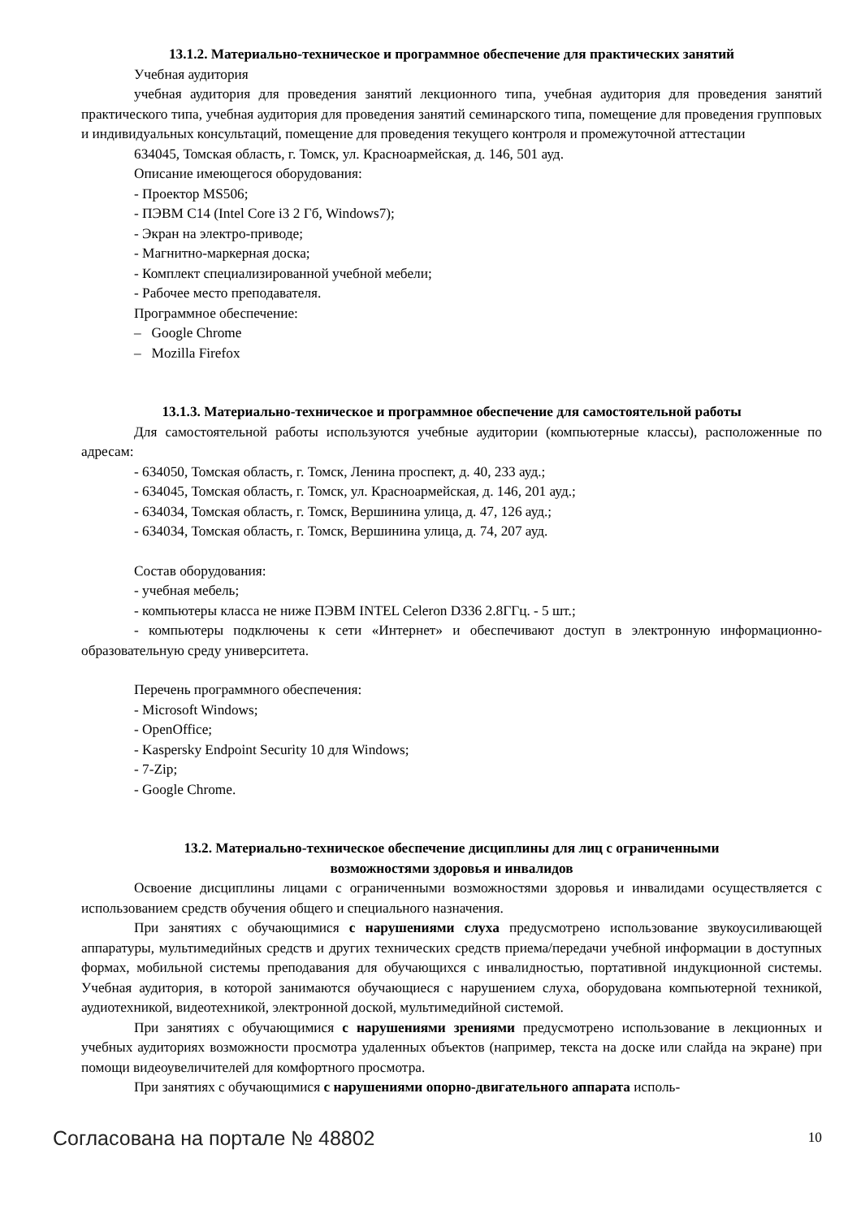13.1.2. Материально-техническое и программное обеспечение для практических занятий
Учебная аудитория
учебная аудитория для проведения занятий лекционного типа, учебная аудитория для проведения занятий практического типа, учебная аудитория для проведения занятий семинарского типа, помещение для проведения групповых и индивидуальных консультаций, помещение для проведения текущего контроля и промежуточной аттестации
634045, Томская область, г. Томск, ул. Красноармейская, д. 146, 501 ауд.
Описание имеющегося оборудования:
- Проектор MS506;
- ПЭВМ C14 (Intel Core i3 2 Гб, Windows7);
- Экран на электро-приводе;
- Магнитно-маркерная доска;
- Комплект специализированной учебной мебели;
- Рабочее место преподавателя.
Программное обеспечение:
– Google Chrome
– Mozilla Firefox
13.1.3. Материально-техническое и программное обеспечение для самостоятельной работы
Для самостоятельной работы используются учебные аудитории (компьютерные классы), расположенные по адресам:
- 634050, Томская область, г. Томск, Ленина проспект, д. 40, 233 ауд.;
- 634045, Томская область, г. Томск, ул. Красноармейская, д. 146, 201 ауд.;
- 634034, Томская область, г. Томск, Вершинина улица, д. 47, 126 ауд.;
- 634034, Томская область, г. Томск, Вершинина улица, д. 74, 207 ауд.
Состав оборудования:
- учебная мебель;
- компьютеры класса не ниже ПЭВМ INTEL Celeron D336 2.8ГГц. - 5 шт.;
- компьютеры подключены к сети «Интернет» и обеспечивают доступ в электронную информационно-образовательную среду университета.
Перечень программного обеспечения:
- Microsoft Windows;
- OpenOffice;
- Kaspersky Endpoint Security 10 для Windows;
- 7-Zip;
- Google Chrome.
13.2. Материально-техническое обеспечение дисциплины для лиц с ограниченными
возможностями здоровья и инвалидов
Освоение дисциплины лицами с ограниченными возможностями здоровья и инвалидами осуществляется с использованием средств обучения общего и специального назначения.
При занятиях с обучающимися с нарушениями слуха предусмотрено использование звукоусиливающей аппаратуры, мультимедийных средств и других технических средств приема/передачи учебной информации в доступных формах, мобильной системы преподавания для обучающихся с инвалидностью, портативной индукционной системы. Учебная аудитория, в которой занимаются обучающиеся с нарушением слуха, оборудована компьютерной техникой, аудиотехникой, видеотехникой, электронной доской, мультимедийной системой.
При занятиях с обучающимися с нарушениями зрениями предусмотрено использование в лекционных и учебных аудиториях возможности просмотра удаленных объектов (например, текста на доске или слайда на экране) при помощи видеоувеличителей для комфортного просмотра.
При занятиях с обучающимися с нарушениями опорно-двигательного аппарата исполь-
Согласована на портале № 48802 10